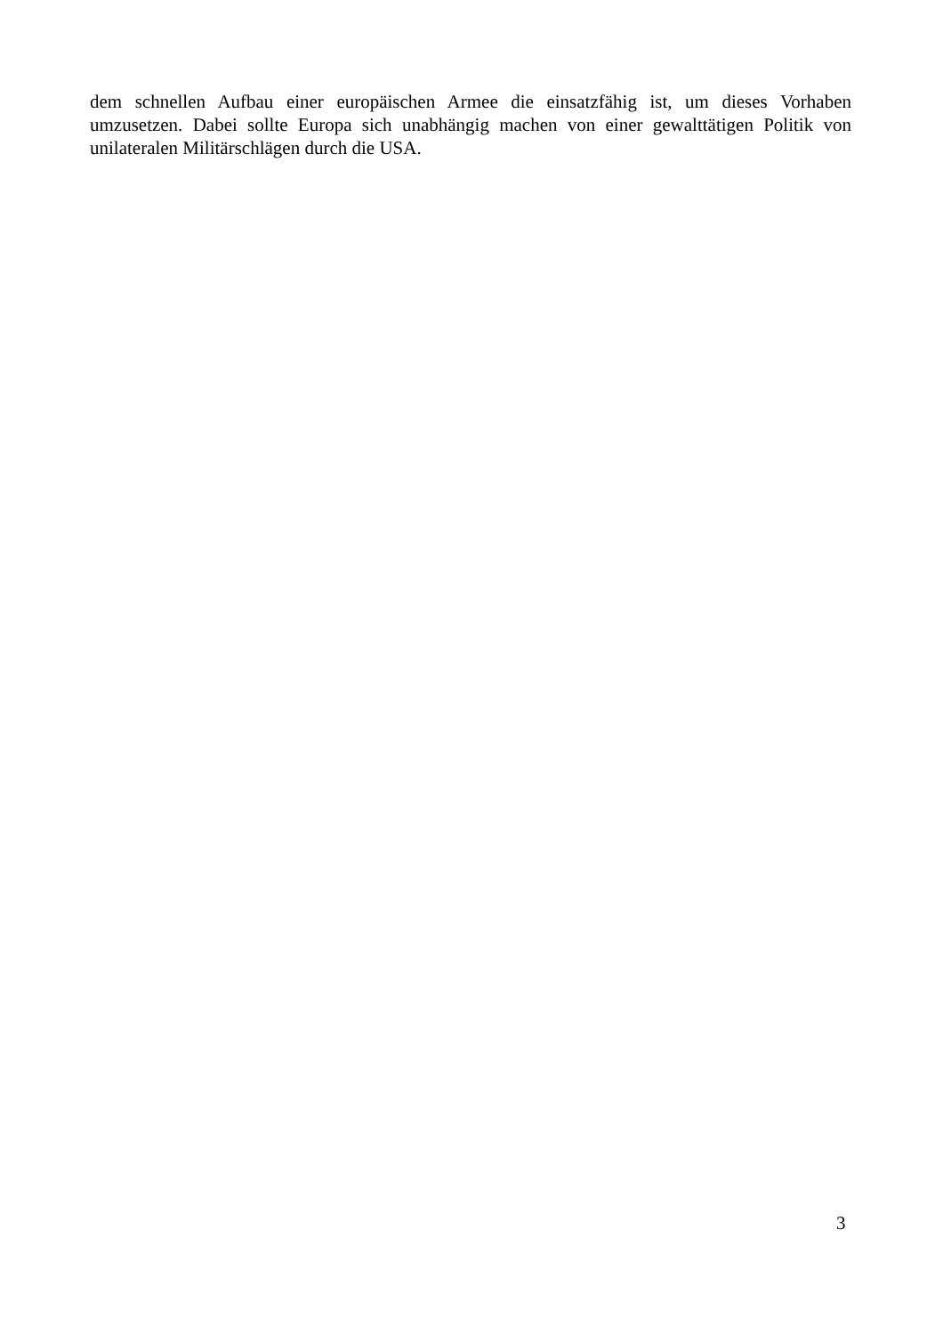dem schnellen Aufbau einer europäischen Armee die einsatzfähig ist, um dieses Vorhaben umzusetzen. Dabei sollte Europa sich unabhängig machen von einer gewalttätigen Politik von unilateralen Militärschlägen durch die USA.
3